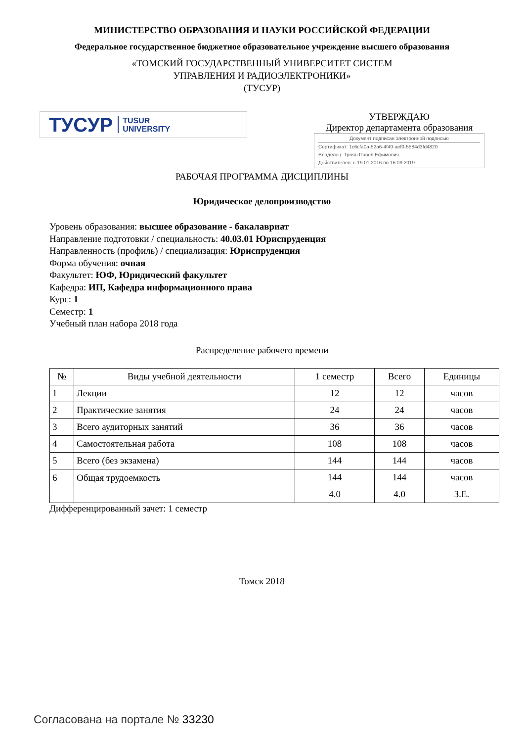МИНИСТЕРСТВО ОБРАЗОВАНИЯ И НАУКИ РОССИЙСКОЙ ФЕДЕРАЦИИ
Федеральное государственное бюджетное образовательное учреждение высшего образования
«ТОМСКИЙ ГОСУДАРСТВЕННЫЙ УНИВЕРСИТЕТ СИСТЕМ
УПРАВЛЕНИЯ И РАДИОЭЛЕКТРОНИКИ»
(ТУСУР)
ТУСУР TUSUR
UNIVERSITY
УТВЕРЖДАЮ
Директор департамента образования
Документ подписан электронной подписью
Сертификат: 1c6cfa0a-52a6-4f49-aef0-5584d3fd4820
Владелец: Троян Павел Ефимович
Действителен: с 19.01.2016 по 16.09.2019
РАБОЧАЯ ПРОГРАММА ДИСЦИПЛИНЫ
Юридическое делопроизводство
Уровень образования: высшее образование - бакалавриат
Направление подготовки / специальность: 40.03.01 Юриспруденция
Направленность (профиль) / специализация: Юриспруденция
Форма обучения: очная
Факультет: ЮФ, Юридический факультет
Кафедра: ИП, Кафедра информационного права
Курс: 1
Семестр: 1
Учебный план набора 2018 года
Распределение рабочего времени
| № | Виды учебной деятельности | 1 семестр | Всего | Единицы |
| --- | --- | --- | --- | --- |
| 1 | Лекции | 12 | 12 | часов |
| 2 | Практические занятия | 24 | 24 | часов |
| 3 | Всего аудиторных занятий | 36 | 36 | часов |
| 4 | Самостоятельная работа | 108 | 108 | часов |
| 5 | Всего (без экзамена) | 144 | 144 | часов |
| 6 | Общая трудоемкость | 144 | 144 | часов |
| | | 4.0 | 4.0 | З.Е. |
Дифференцированный зачет: 1 семестр
Томск 2018
Согласована на портале № 33230